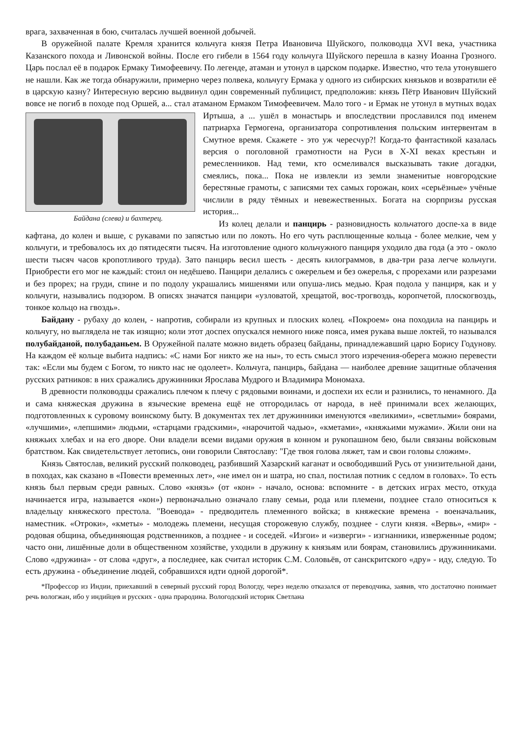врага, захваченная в бою, считалась лучшей военной добычей.
В оружейной палате Кремля хранится кольчуга князя Петра Ивановича Шуйского, полководца XVI века, участника Казанского похода и Ливонской войны. После его гибели в 1564 году кольчуга Шуйского перешла в казну Иоанна Грозного. Царь послал её в подарок Ермаку Тимофеевичу. По легенде, атаман и утонул в царском подарке. Известно, что тела утонувшего не нашли. Как же тогда обнаружили, примерно через полвека, кольчугу Ермака у одного из сибирских князьков и возвратили её в царскую казну? Интересную версию выдвинул один современный публицист, предположив: князь Пётр Иванович Шуйский вовсе не погиб в походе под Оршей, а... стал атаманом Ермаком Тимофеевичем. Мало того - и Ермак не утонул в мутных водах Иртыша, а ... ушёл в монастырь и впоследствии Байдана (слева) и бахтерец. прославился под именем патриарха Гермогена, организатора сопротивления польским интервентам в Смутное время. Скажете - это уж чересчур?! Когда-то фантастикой казалась версия о поголовной грамотности на Руси в X-XI веках крестьян и ремесленников. Над теми, кто осмеливался высказывать такие догадки, смеялись, пока... Пока не извлекли из земли знаменитые новгородские берестяные грамоты, с записями тех самых горожан, коих «серьёзные» учёные числили в ряду тёмных и невежественных. Богата на сюрпризы русская история...
Из колец делали и панцирь - разновидность кольчатого доспе-ха в виде кафтана, до колен и выше, с рукавами по запястью или по локоть. Но его чуть расплющенные кольца - более мелкие, чем у кольчуги, и требовалось их до пятидесяти тысяч. На изготовление одного кольчужного панциря уходило два года (а это - около шести тысяч часов кропотливого труда). Зато панцирь весил шесть - десять килограммов, в два-три раза легче кольчуги. Приобрести его мог не каждый: стоил он недёшево. Панцири делались с ожерельем и без ожерелья, с прорехами или разрезами и без прорех; на груди, спине и по подолу украшались мишенями или опуша-лись медью. Края подола у панциря, как и у кольчуги, назывались подзором. В описях значатся панцири «узловатой, хрещатой, вос-трогвоздь, коропчетой, плоскогвоздь, тонкое кольцо на гвоздь».
Байдану - рубаху до колен, - напротив, собирали из крупных и плоских колец. «Покроем» она походила на панцирь и кольчугу, но выглядела не так изящно; коли этот доспех опускался немного ниже пояса, имея рукава выше локтей, то назывался полубайданой, полубаданьем. В Оружейной палате можно видеть образец байданы, принадлежавший царю Борису Годунову. На каждом её кольце выбита надпись: «С нами Бог никто же на ны», то есть смысл этого изречения-оберега можно перевести так: «Если мы будем с Богом, то никто нас не одолеет». Кольчуга, панцирь, байдана — наиболее древние защитные облачения русских ратников: в них сражались дружинники Ярослава Мудрого и Владимира Мономаха.
В древности полководцы сражались плечом к плечу с рядовыми воинами, и доспехи их если и разнились, то ненамного. Да и сама княжеская дружина в языческие времена ещё не отгородилась от народа, в неё принимали всех желающих, подготовленных к суровому воинскому быту. В документах тех лет дружинники именуются «великими», «светлыми» боярами, «лучшими», «лепшими» людьми, «старцами градскими», «нарочитой чадью», «кметами», «княжьими мужами». Жили они на княжьих хлебах и на его дворе. Они владели всеми видами оружия в конном и рукопашном бею, были связаны войсковым братством. Как свидетельствует летопись, они говорили Святославу: "Где твоя голова ляжет, там и свои головы сложим».
Князь Святослав, великий русский полководец, разбивший Хазарский каганат и освободивший Русь от унизительной дани, в походах, как сказано в «Повести временных лет», «не имел он и шатра, но спал, постилая потник с седлом в головах». То есть князь был первым среди равных. Слово «князь» (от «кон» - начало, основа: вспомните - в детских играх место, откуда начинается игра, называется «кон») первоначально означало главу семьи, рода или племени, позднее стало относиться к владельцу княжеского престола. "Воевода» - предводитель племенного войска; в княжеские времена - военачальник, наместник. «Отроки», «кметы» - молодежь племени, несущая сторожевую службу, позднее - слуги князя. «Вервь», «мир» - родовая община, объединяющая родственников, а позднее - и соседей. «Изгои» и «изверги» - изгнанники, изверженные родом; часто они, лишённые доли в общественном хозяйстве, уходили в дружину к князьям или боярам, становились дружинниками. Слово «дружина» - от слова «друг», а последнее, как считал историк С.М. Соловьёв, от санскритского «дру» - иду, следую. То есть дружина - объединение людей, собравшихся идти одной дорогой*.
*Профессор из Индии, приехавший в северный русский город Вологду, через неделю отказался от переводчика, заявив, что достаточно понимает речь вологжан, ибо у индийцев и русских - одна прародина. Вологодский историк Светлана